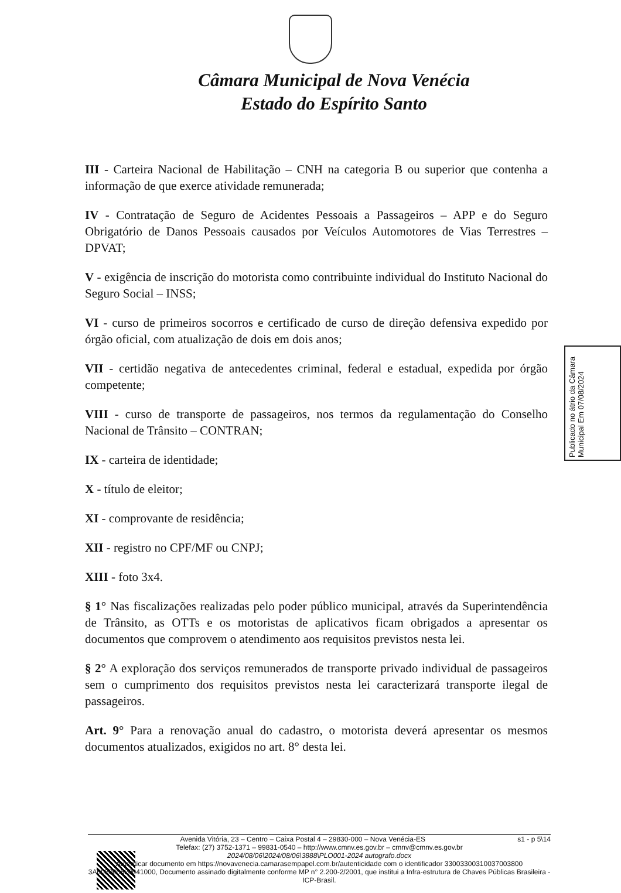Câmara Municipal de Nova Venécia
Estado do Espírito Santo
III - Carteira Nacional de Habilitação – CNH na categoria B ou superior que contenha a informação de que exerce atividade remunerada;
IV - Contratação de Seguro de Acidentes Pessoais a Passageiros – APP e do Seguro Obrigatório de Danos Pessoais causados por Veículos Automotores de Vias Terrestres – DPVAT;
V - exigência de inscrição do motorista como contribuinte individual do Instituto Nacional do Seguro Social – INSS;
VI - curso de primeiros socorros e certificado de curso de direção defensiva expedido por órgão oficial, com atualização de dois em dois anos;
VII - certidão negativa de antecedentes criminal, federal e estadual, expedida por órgão competente;
VIII - curso de transporte de passageiros, nos termos da regulamentação do Conselho Nacional de Trânsito – CONTRAN;
IX - carteira de identidade;
X - título de eleitor;
XI - comprovante de residência;
XII - registro no CPF/MF ou CNPJ;
XIII - foto 3x4.
§ 1° Nas fiscalizações realizadas pelo poder público municipal, através da Superintendência de Trânsito, as OTTs e os motoristas de aplicativos ficam obrigados a apresentar os documentos que comprovem o atendimento aos requisitos previstos nesta lei.
§ 2° A exploração dos serviços remunerados de transporte privado individual de passageiros sem o cumprimento dos requisitos previstos nesta lei caracterizará transporte ilegal de passageiros.
Art. 9° Para a renovação anual do cadastro, o motorista deverá apresentar os mesmos documentos atualizados, exigidos no art. 8° desta lei.
Publicado no átrio da Câmara Municipal Em 07/08/2024
Avenida Vitória, 23 – Centro – Caixa Postal 4 – 29830-000 – Nova Venécia-ES s1 - p 5\14
Telefax: (27) 3752-1371 – 99831-0540 – http://www.cmnv.es.gov.br – cmnv@cmnv.es.gov.br
2024/08/06\2024/08/06\3888\PLO001-2024 autografo.docx
Autenticar documento em https://novavenecia.camarasempapel.com.br/autenticidade com o identificador 33003300310037003800 3A005000520041000, Documento assinado digitalmente conforme MP n° 2.200-2/2001, que institui a Infra-estrutura de Chaves Públicas Brasileira - ICP-Brasil.